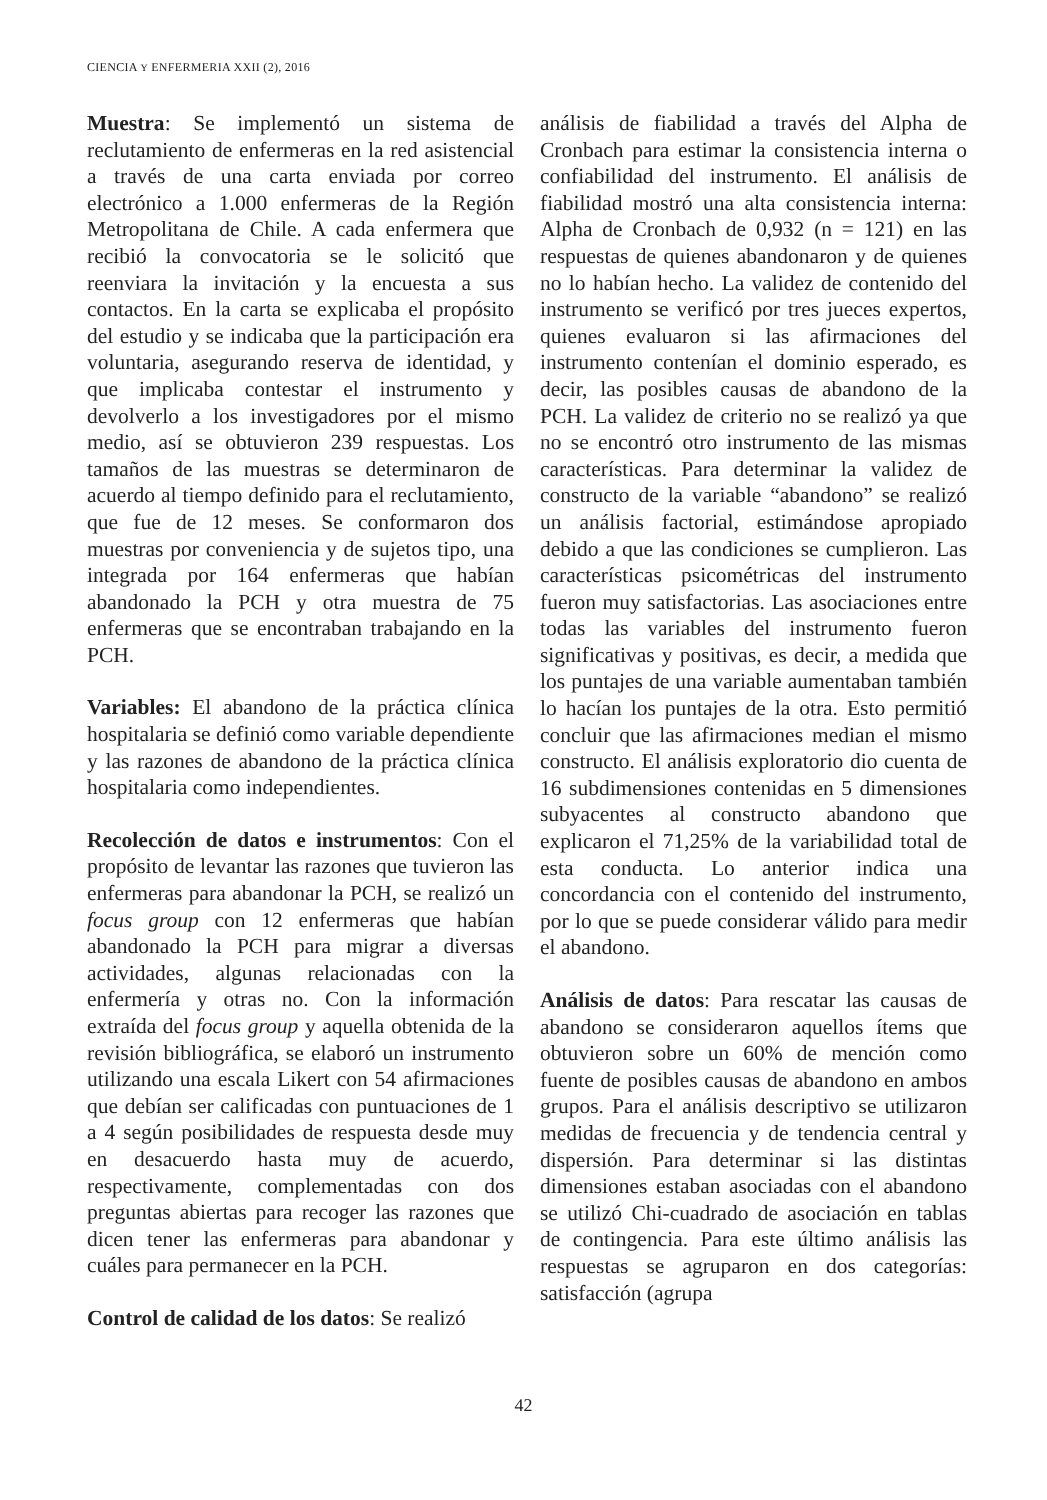CIENCIA Y ENFERMERIA XXII (2), 2016
Muestra: Se implementó un sistema de reclutamiento de enfermeras en la red asistencial a través de una carta enviada por correo electrónico a 1.000 enfermeras de la Región Metropolitana de Chile. A cada enfermera que recibió la convocatoria se le solicitó que reenviara la invitación y la encuesta a sus contactos. En la carta se explicaba el propósito del estudio y se indicaba que la participación era voluntaria, asegurando reserva de identidad, y que implicaba contestar el instrumento y devolverlo a los investigadores por el mismo medio, así se obtuvieron 239 respuestas. Los tamaños de las muestras se determinaron de acuerdo al tiempo definido para el reclutamiento, que fue de 12 meses. Se conformaron dos muestras por conveniencia y de sujetos tipo, una integrada por 164 enfermeras que habían abandonado la PCH y otra muestra de 75 enfermeras que se encontraban trabajando en la PCH.
Variables: El abandono de la práctica clínica hospitalaria se definió como variable dependiente y las razones de abandono de la práctica clínica hospitalaria como independientes.
Recolección de datos e instrumentos: Con el propósito de levantar las razones que tuvieron las enfermeras para abandonar la PCH, se realizó un focus group con 12 enfermeras que habían abandonado la PCH para migrar a diversas actividades, algunas relacionadas con la enfermería y otras no. Con la información extraída del focus group y aquella obtenida de la revisión bibliográfica, se elaboró un instrumento utilizando una escala Likert con 54 afirmaciones que debían ser calificadas con puntuaciones de 1 a 4 según posibilidades de respuesta desde muy en desacuerdo hasta muy de acuerdo, respectivamente, complementadas con dos preguntas abiertas para recoger las razones que dicen tener las enfermeras para abandonar y cuáles para permanecer en la PCH.
Control de calidad de los datos: Se realizó
análisis de fiabilidad a través del Alpha de Cronbach para estimar la consistencia interna o confiabilidad del instrumento. El análisis de fiabilidad mostró una alta consistencia interna: Alpha de Cronbach de 0,932 (n = 121) en las respuestas de quienes abandonaron y de quienes no lo habían hecho. La validez de contenido del instrumento se verificó por tres jueces expertos, quienes evaluaron si las afirmaciones del instrumento contenían el dominio esperado, es decir, las posibles causas de abandono de la PCH. La validez de criterio no se realizó ya que no se encontró otro instrumento de las mismas características. Para determinar la validez de constructo de la variable “abandono” se realizó un análisis factorial, estimándose apropiado debido a que las condiciones se cumplieron. Las características psicométricas del instrumento fueron muy satisfactorias. Las asociaciones entre todas las variables del instrumento fueron significativas y positivas, es decir, a medida que los puntajes de una variable aumentaban también lo hacían los puntajes de la otra. Esto permitió concluir que las afirmaciones median el mismo constructo. El análisis exploratorio dio cuenta de 16 subdimensiones contenidas en 5 dimensiones subyacentes al constructo abandono que explicaron el 71,25% de la variabilidad total de esta conducta. Lo anterior indica una concordancia con el contenido del instrumento, por lo que se puede considerar válido para medir el abandono.
Análisis de datos: Para rescatar las causas de abandono se consideraron aquellos ítems que obtuvieron sobre un 60% de mención como fuente de posibles causas de abandono en ambos grupos. Para el análisis descriptivo se utilizaron medidas de frecuencia y de tendencia central y dispersión. Para determinar si las distintas dimensiones estaban asociadas con el abandono se utilizó Chi-cuadrado de asociación en tablas de contingencia. Para este último análisis las respuestas se agruparon en dos categorías: satisfacción (agrupa
42